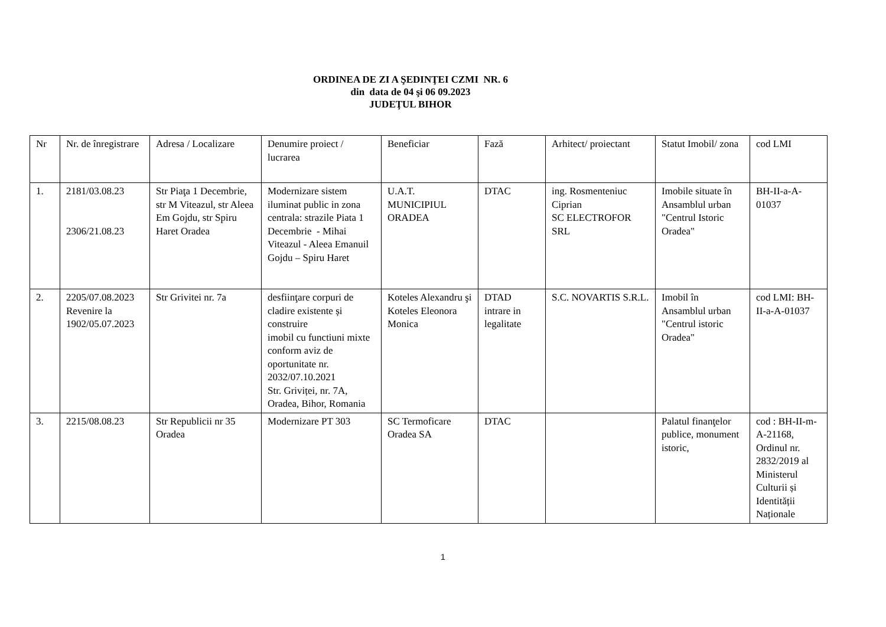ORDINEA DE ZI A ŞEDINŢEI CZMI NR. 6
din data de 04 şi 06 09.2023
JUDEŢUL BIHOR
| Nr | Nr. de înregistrare | Adresa / Localizare | Denumire proiect / lucrarea | Beneficiar | Fază | Arhitect/ proiectant | Statut Imobil/ zona | cod LMI |
| --- | --- | --- | --- | --- | --- | --- | --- | --- |
| 1. | 2181/03.08.23 2306/21.08.23 | Str Piaţa 1 Decembrie, str M Viteazul, str Aleea Em Gojdu, str Spiru Haret Oradea | Modernizare sistem iluminat public in zona centrala: strazile Piata 1 Decembrie - Mihai Viteazul - Aleea Emanuil Gojdu – Spiru Haret | U.A.T. MUNICIPIUL ORADEA | DTAC | ing. Rosmenteniuc Ciprian SC ELECTROFOR SRL | Imobile situate în Ansamblul urban "Centrul Istoric Oradea" | BH-II-a-A-01037 |
| 2. | 2205/07.08.2023 Revenire la 1902/05.07.2023 | Str Grivitei nr. 7a | desfiinţare corpuri de cladire existente și construire imobil cu functiuni mixte conform aviz de oportunitate nr. 2032/07.10.2021 Str. Griviței, nr. 7A, Oradea, Bihor, Romania | Koteles Alexandru şi Koteles Eleonora Monica | DTAD intrare in legalitate | S.C. NOVARTIS S.R.L. | Imobil în Ansamblul urban "Centrul istoric Oradea" | cod LMI: BH-II-a-A-01037 |
| 3. | 2215/08.08.23 | Str Republicii nr 35 Oradea | Modernizare PT 303 | SC Termoficare Oradea SA | DTAC | | Palatul finanţelor publice, monument istoric, | cod : BH-II-m-A-21168, Ordinul nr. 2832/2019 al Ministerul Culturii și Identității Naționale |
1